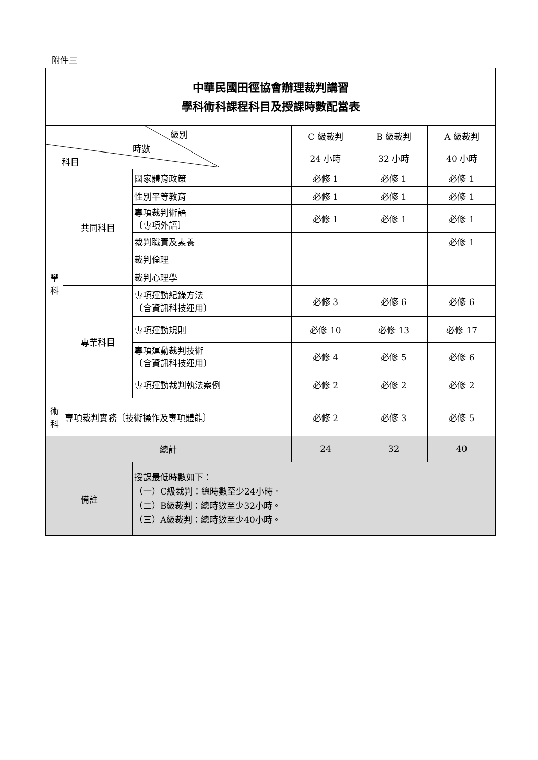附件三
| 中華民國田徑協會辦理裁判講習 學科術科課程科目及授課時數配當表 | | | | | |
| 級別 時數 科目 | | | C 級裁判 | B 級裁判 | A 級裁判 |
| | | | 24 小時 | 32 小時 | 40 小時 |
| 學 科 | 共同科目 | 國家體育政策 | 必修 1 | 必修 1 | 必修 1 |
| | | 性別平等教育 | 必修 1 | 必修 1 | 必修 1 |
| | | 專項裁判術語 〔專項外語〕 | 必修 1 | 必修 1 | 必修 1 |
| | | 裁判職責及素養 | | | 必修 1 |
| | | 裁判倫理 | | | |
| | | 裁判心理學 | | | |
| | 專業科目 | 專項運動紀錄方法 〔含資訊科技運用〕 | 必修 3 | 必修 6 | 必修 6 |
| | | 專項運動規則 | 必修 10 | 必修 13 | 必修 17 |
| | | 專項運動裁判技術 〔含資訊科技運用〕 | 必修 4 | 必修 5 | 必修 6 |
| | | 專項運動裁判執法案例 | 必修 2 | 必修 2 | 必修 2 |
| 術 科 | 專項裁判實務〔技術操作及專項體能〕 | | 必修 2 | 必修 3 | 必修 5 |
| 總計 | | | 24 | 32 | 40 |
| 備註 | | 授課最低時數如下： （一）C級裁判：總時數至少24小時。 （二）B級裁判：總時數至少32小時。 （三）A級裁判：總時數至少40小時。 | | | |